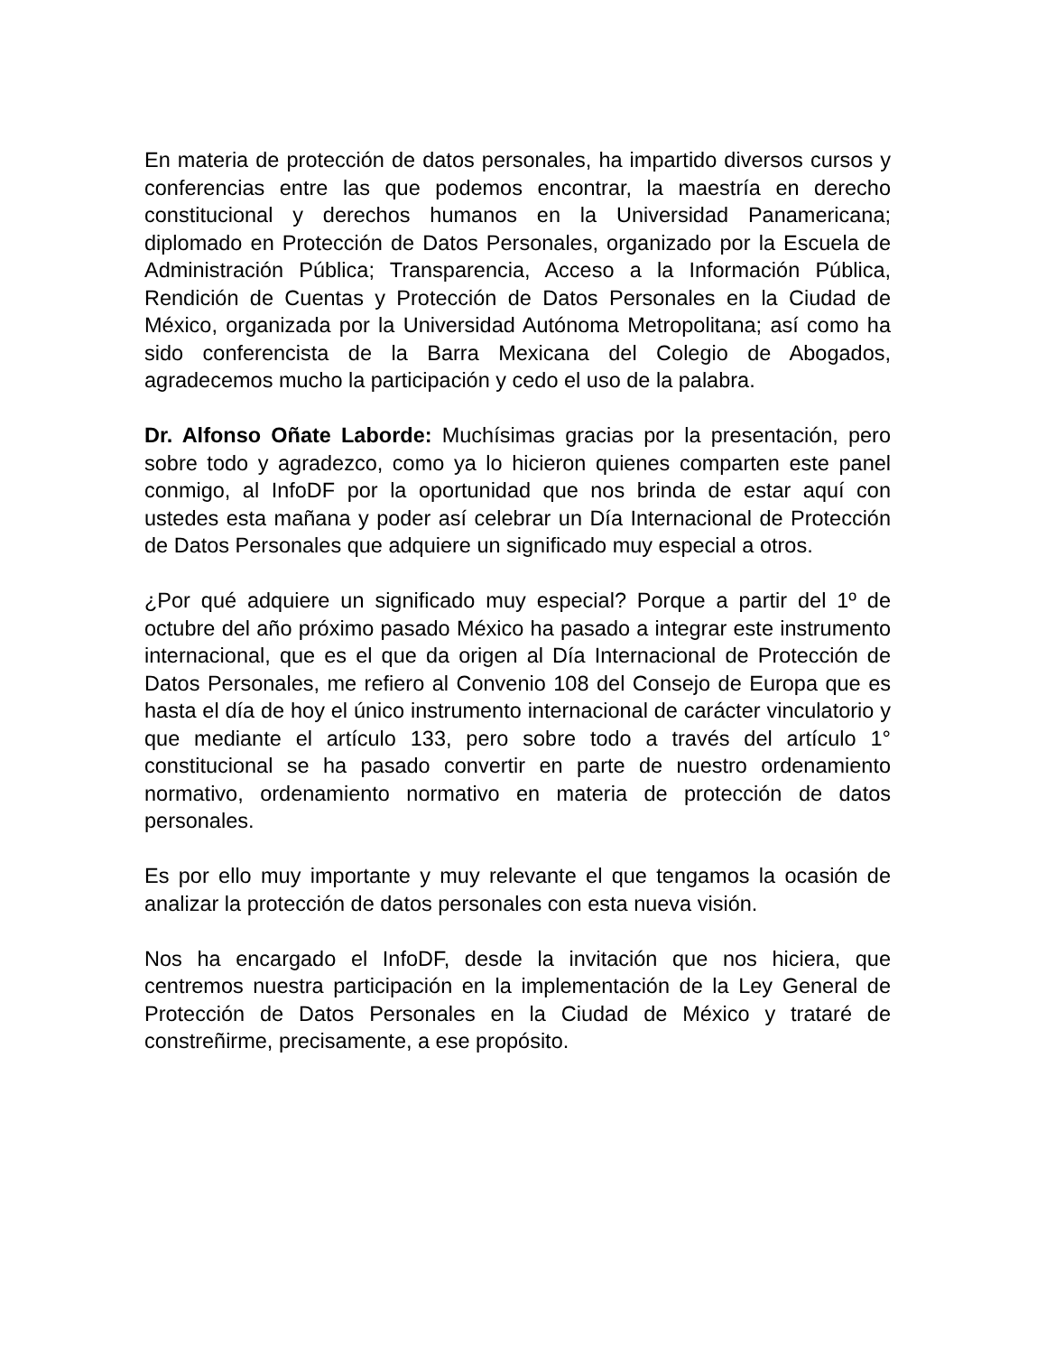En materia de protección de datos personales, ha impartido diversos cursos y conferencias entre las que podemos encontrar, la maestría en derecho constitucional y derechos humanos en la Universidad Panamericana; diplomado en Protección de Datos Personales, organizado por la Escuela de Administración Pública; Transparencia, Acceso a la Información Pública, Rendición de Cuentas y Protección de Datos Personales en la Ciudad de México, organizada por la Universidad Autónoma Metropolitana; así como ha sido conferencista de la Barra Mexicana del Colegio de Abogados, agradecemos mucho la participación y cedo el uso de la palabra.
Dr. Alfonso Oñate Laborde: Muchísimas gracias por la presentación, pero sobre todo y agradezco, como ya lo hicieron quienes comparten este panel conmigo, al InfoDF por la oportunidad que nos brinda de estar aquí con ustedes esta mañana y poder así celebrar un Día Internacional de Protección de Datos Personales que adquiere un significado muy especial a otros.
¿Por qué adquiere un significado muy especial? Porque a partir del 1º de octubre del año próximo pasado México ha pasado a integrar este instrumento internacional, que es el que da origen al Día Internacional de Protección de Datos Personales, me refiero al Convenio 108 del Consejo de Europa que es hasta el día de hoy el único instrumento internacional de carácter vinculatorio y que mediante el artículo 133, pero sobre todo a través del artículo 1° constitucional se ha pasado convertir en parte de nuestro ordenamiento normativo, ordenamiento normativo en materia de protección de datos personales.
Es por ello muy importante y muy relevante el que tengamos la ocasión de analizar la protección de datos personales con esta nueva visión.
Nos ha encargado el InfoDF, desde la invitación que nos hiciera, que centremos nuestra participación en la implementación de la Ley General de Protección de Datos Personales en la Ciudad de México y trataré de constreñirme, precisamente, a ese propósito.